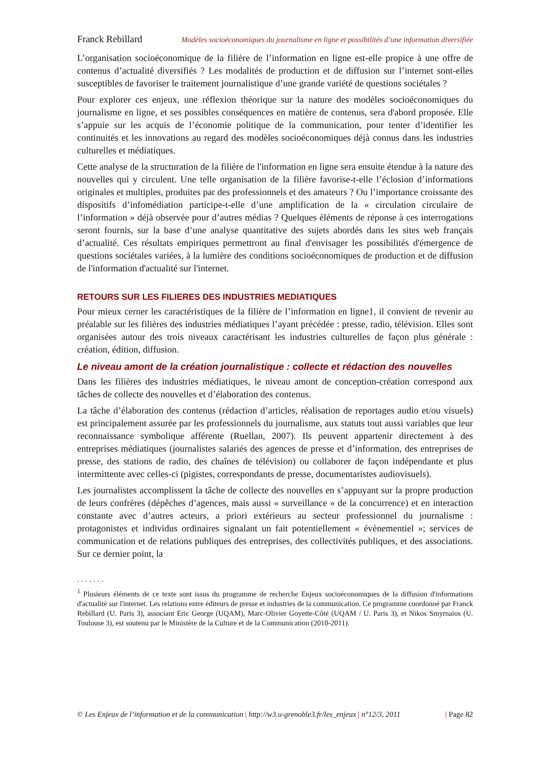Franck Rebillard Modèles socioéconomiques du journalisme en ligne et possibilités d’une information diversifiée
L’organisation socioéconomique de la filière de l’information en ligne est-elle propice à une offre de contenus d’actualité diversifiés ? Les modalités de production et de diffusion sur l’internet sont-elles susceptibles de favoriser le traitement journalistique d’une grande variété de questions sociétales ?
Pour explorer ces enjeux, une réflexion théorique sur la nature des modèles socioéconomiques du journalisme en ligne, et ses possibles conséquences en matière de contenus, sera d'abord proposée. Elle s’appuie sur les acquis de l’économie politique de la communication, pour tenter d’identifier les continuités et les innovations au regard des modèles socioéconomiques déjà connus dans les industries culturelles et médiatiques.
Cette analyse de la structuration de la filière de l'information en ligne sera ensuite étendue à la nature des nouvelles qui y circulent. Une telle organisation de la filière favorise-t-elle l’éclosion d’informations originales et multiples, produites par des professionnels et des amateurs ? Ou l’importance croissante des dispositifs d’infomédiation participe-t-elle d’une amplification de la « circulation circulaire de l’information » déjà observée pour d’autres médias ? Quelques éléments de réponse à ces interrogations seront fournis, sur la base d’une analyse quantitative des sujets abordés dans les sites web français d’actualité. Ces résultats empiriques permettront au final d'envisager les possibilités d'émergence de questions sociétales variées, à la lumière des conditions socioéconomiques de production et de diffusion de l'information d'actualité sur l'internet.
RETOURS SUR LES FILIERES DES INDUSTRIES MEDIATIQUES
Pour mieux cerner les caractéristiques de la filière de l’information en ligne1, il convient de revenir au préalable sur les filières des industries médiatiques l’ayant précédée : presse, radio, télévision. Elles sont organisées autour des trois niveaux caractérisant les industries culturelles de façon plus générale : création, édition, diffusion.
Le niveau amont de la création journalistique : collecte et rédaction des nouvelles
Dans les filières des industries médiatiques, le niveau amont de conception-création correspond aux tâches de collecte des nouvelles et d’élaboration des contenus.
La tâche d’élaboration des contenus (rédaction d’articles, réalisation de reportages audio et/ou visuels) est principalement assurée par les professionnels du journalisme, aux statuts tout aussi variables que leur reconnaissance symbolique afférente (Ruellan, 2007). Ils peuvent appartenir directement à des entreprises médiatiques (journalistes salariés des agences de presse et d’information, des entreprises de presse, des stations de radio, des chaînes de télévision) ou collaborer de façon indépendante et plus intermittente avec celles-ci (pigistes, correspondants de presse, documentaristes audiovisuels).
Les journalistes accomplissent la tâche de collecte des nouvelles en s’appuyant sur la propre production de leurs confrères (dépêches d’agences, mais aussi « surveillance » de la concurrence) et en interaction constante avec d’autres acteurs, a priori extérieurs au secteur professionnel du journalisme : protagonistes et individus ordinaires signalant un fait potentiellement « évènementiel »; services de communication et de relations publiques des entreprises, des collectivités publiques, et des associations. Sur ce dernier point, la
. . . . . . .
<sup>1</sup> Plusieurs éléments de ce texte sont issus du programme de recherche Enjeux socioéconomiques de la diffusion d'informations d'actualité sur l'internet. Les relations entre éditeurs de presse et industries de la communication. Ce programme coordonné par Franck Rebillard (U. Paris 3), associant Eric George (UQAM), Marc-Olivier Goyette-Côté (UQAM / U. Paris 3), et Nikos Smyrnaios (U. Toulouse 3), est soutenu par le Ministère de la Culture et de la Communication (2010-2011).
© Les Enjeux de l’information et de la communication | http://w3.u-grenoble3.fr/les_enjeux | n°12/3, 2011 | Page 82